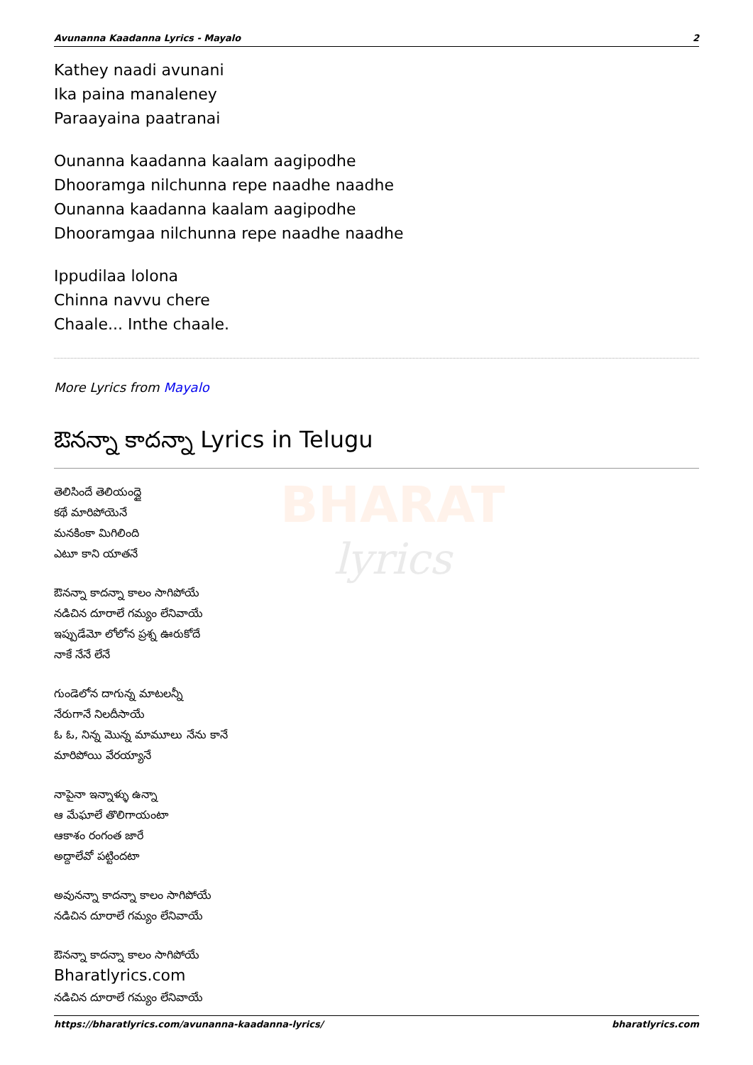BHARAT
lyrics
Avunanna Kaadanna Lyrics - Mayalo 2
Kathey naadi avunani
Ika paina manaleney
Paraayaina paatranai
Ounanna kaadanna kaalam aagipodhe
Dhooramga nilchunna repe naadhe naadhe
Ounanna kaadanna kaalam aagipodhe
Dhooramgaa nilchunna repe naadhe naadhe
Ippudilaa lolona
Chinna navvu chere
Chaale... Inthe chaale.
More Lyrics from Mayalo
ఔనన్నా కాదన్నా Lyrics in Telugu
తెలిసిందే తెలియంద్దై
కథే మారిపోయెనే
మనకింకా మిగిలింది
ఎటూ కాని యాతనే
ఔనన్నా కాదన్నా కాలం సాగిపోయే
నడిచిన దూరాలే గమ్యం లేనివాయే
ఇప్పుడేమో లోలోన ప్రశ్న ఊరుకోదే
నాకే నేనే లేనే
గుండెలోన దాగున్న మాటలన్నీ
నేరుగానే నిలదీసాయే
ఓ ఓ, నిన్న మొన్న మామూలు నేను కానే
మారిపోయి వేరయ్యానే
నాపైనా ఇన్నాళ్ళు ఉన్నా
ఆ మేఘాలే తొలిగాయంటా
ఆకాశం రంగంత జారే
అద్దాలేవో పట్టిందటా
అవునన్నా కాదన్నా కాలం సాగిపోయే
నడిచిన దూరాలే గమ్యం లేనివాయే
ఔనన్నా కాదన్నా కాలం సాగిపోయే
Bharatlyrics.com
నడిచిన దూరాలే గమ్యం లేనివాయే
https://bharatlyrics.com/avunanna-kaadanna-lyrics/ bharatlyrics.com